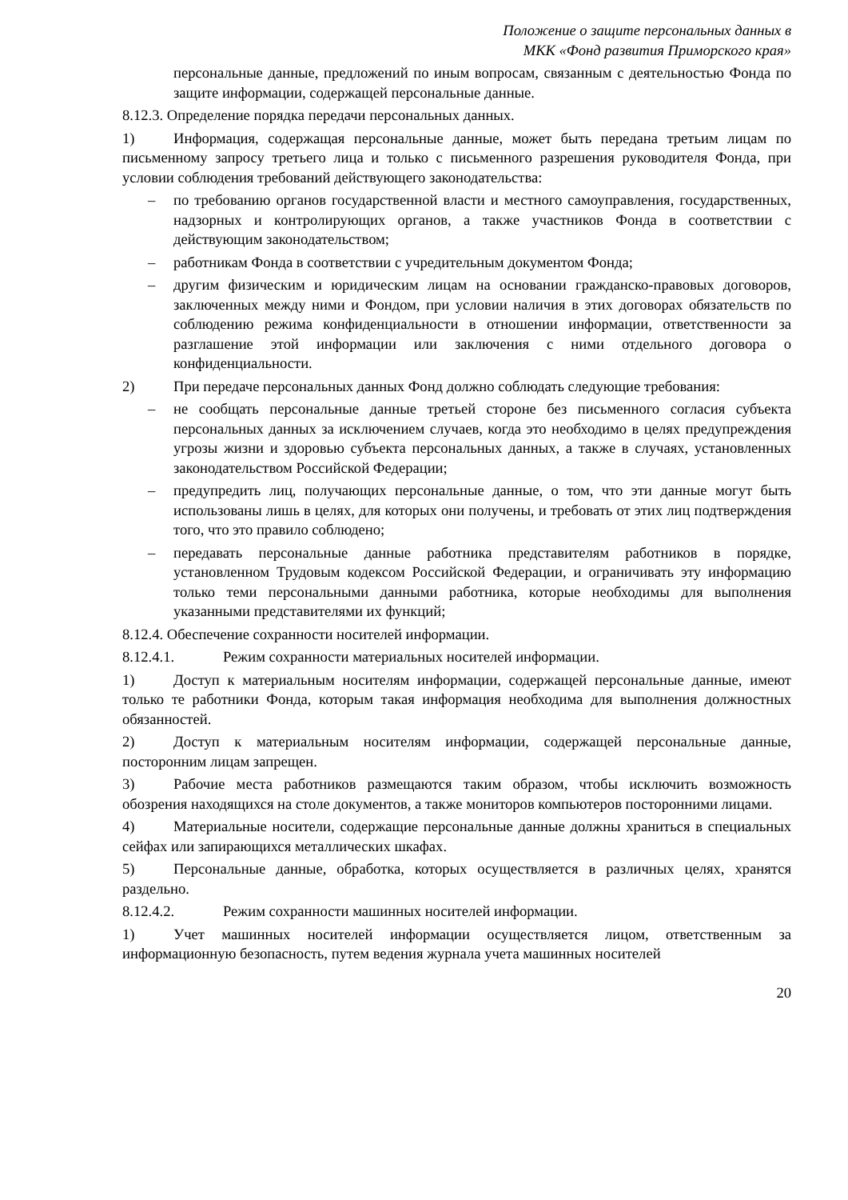Положение о защите персональных данных в
МКК «Фонд развития Приморского края»
персональные данные, предложений по иным вопросам, связанным с деятельностью Фонда по защите информации, содержащей персональные данные.
8.12.3. Определение порядка передачи персональных данных.
1) Информация, содержащая персональные данные, может быть передана третьим лицам по письменному запросу третьего лица и только с письменного разрешения руководителя Фонда, при условии соблюдения требований действующего законодательства:
– по требованию органов государственной власти и местного самоуправления, государственных, надзорных и контролирующих органов, а также участников Фонда в соответствии с действующим законодательством;
– работникам Фонда в соответствии с учредительным документом Фонда;
– другим физическим и юридическим лицам на основании гражданско-правовых договоров, заключенных между ними и Фондом, при условии наличия в этих договорах обязательств по соблюдению режима конфиденциальности в отношении информации, ответственности за разглашение этой информации или заключения с ними отдельного договора о конфиденциальности.
2) При передаче персональных данных Фонд должно соблюдать следующие требования:
– не сообщать персональные данные третьей стороне без письменного согласия субъекта персональных данных за исключением случаев, когда это необходимо в целях предупреждения угрозы жизни и здоровью субъекта персональных данных, а также в случаях, установленных законодательством Российской Федерации;
– предупредить лиц, получающих персональные данные, о том, что эти данные могут быть использованы лишь в целях, для которых они получены, и требовать от этих лиц подтверждения того, что это правило соблюдено;
– передавать персональные данные работника представителям работников в порядке, установленном Трудовым кодексом Российской Федерации, и ограничивать эту информацию только теми персональными данными работника, которые необходимы для выполнения указанными представителями их функций;
8.12.4. Обеспечение сохранности носителей информации.
8.12.4.1. Режим сохранности материальных носителей информации.
1) Доступ к материальным носителям информации, содержащей персональные данные, имеют только те работники Фонда, которым такая информация необходима для выполнения должностных обязанностей.
2) Доступ к материальным носителям информации, содержащей персональные данные, посторонним лицам запрещен.
3) Рабочие места работников размещаются таким образом, чтобы исключить возможность обозрения находящихся на столе документов, а также мониторов компьютеров посторонними лицами.
4) Материальные носители, содержащие персональные данные должны храниться в специальных сейфах или запирающихся металлических шкафах.
5) Персональные данные, обработка, которых осуществляется в различных целях, хранятся раздельно.
8.12.4.2. Режим сохранности машинных носителей информации.
1) Учет машинных носителей информации осуществляется лицом, ответственным за информационную безопасность, путем ведения журнала учета машинных носителей
20